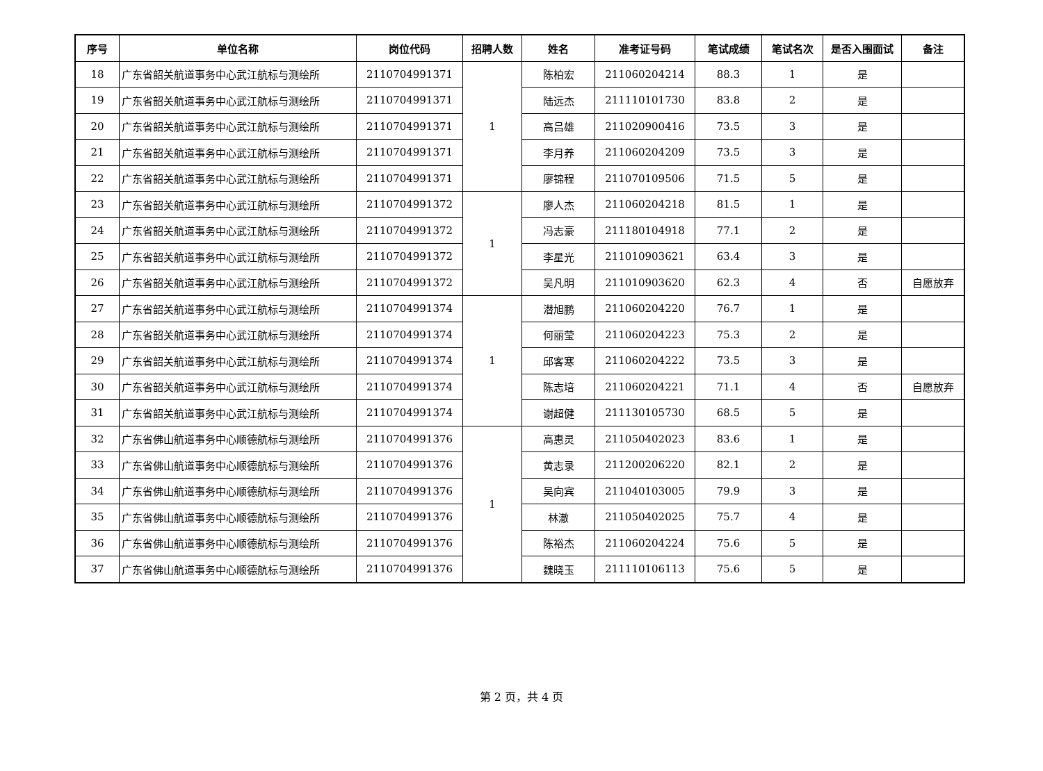| 序号 | 单位名称 | 岗位代码 | 招聘人数 | 姓名 | 准考证号码 | 笔试成绩 | 笔试名次 | 是否入围面试 | 备注 |
| --- | --- | --- | --- | --- | --- | --- | --- | --- | --- |
| 18 | 广东省韶关航道事务中心武江航标与测绘所 | 2110704991371 | 1 | 陈柏宏 | 211060204214 | 88.3 | 1 | 是 | |
| 19 | 广东省韶关航道事务中心武江航标与测绘所 | 2110704991371 | | 陆远杰 | 211110101730 | 83.8 | 2 | 是 | |
| 20 | 广东省韶关航道事务中心武江航标与测绘所 | 2110704991371 | | 高吕雄 | 211020900416 | 73.5 | 3 | 是 | |
| 21 | 广东省韶关航道事务中心武江航标与测绘所 | 2110704991371 | | 李月养 | 211060204209 | 73.5 | 3 | 是 | |
| 22 | 广东省韶关航道事务中心武江航标与测绘所 | 2110704991371 | | 廖锦程 | 211070109506 | 71.5 | 5 | 是 | |
| 23 | 广东省韶关航道事务中心武江航标与测绘所 | 2110704991372 | 1 | 廖人杰 | 211060204218 | 81.5 | 1 | 是 | |
| 24 | 广东省韶关航道事务中心武江航标与测绘所 | 2110704991372 | | 冯志豪 | 211180104918 | 77.1 | 2 | 是 | |
| 25 | 广东省韶关航道事务中心武江航标与测绘所 | 2110704991372 | | 李星光 | 211010903621 | 63.4 | 3 | 是 | |
| 26 | 广东省韶关航道事务中心武江航标与测绘所 | 2110704991372 | | 吴凡明 | 211010903620 | 62.3 | 4 | 否 | 自愿放弃 |
| 27 | 广东省韶关航道事务中心武江航标与测绘所 | 2110704991374 | 1 | 潜旭鹏 | 211060204220 | 76.7 | 1 | 是 | |
| 28 | 广东省韶关航道事务中心武江航标与测绘所 | 2110704991374 | | 何丽莹 | 211060204223 | 75.3 | 2 | 是 | |
| 29 | 广东省韶关航道事务中心武江航标与测绘所 | 2110704991374 | | 邱客寒 | 211060204222 | 73.5 | 3 | 是 | |
| 30 | 广东省韶关航道事务中心武江航标与测绘所 | 2110704991374 | | 陈志培 | 211060204221 | 71.1 | 4 | 否 | 自愿放弃 |
| 31 | 广东省韶关航道事务中心武江航标与测绘所 | 2110704991374 | | 谢超健 | 211130105730 | 68.5 | 5 | 是 | |
| 32 | 广东省佛山航道事务中心顺德航标与测绘所 | 2110704991376 | 1 | 高惠灵 | 211050402023 | 83.6 | 1 | 是 | |
| 33 | 广东省佛山航道事务中心顺德航标与测绘所 | 2110704991376 | | 黄志录 | 211200206220 | 82.1 | 2 | 是 | |
| 34 | 广东省佛山航道事务中心顺德航标与测绘所 | 2110704991376 | | 吴向宾 | 211040103005 | 79.9 | 3 | 是 | |
| 35 | 广东省佛山航道事务中心顺德航标与测绘所 | 2110704991376 | | 林澈 | 211050402025 | 75.7 | 4 | 是 | |
| 36 | 广东省佛山航道事务中心顺德航标与测绘所 | 2110704991376 | | 陈裕杰 | 211060204224 | 75.6 | 5 | 是 | |
| 37 | 广东省佛山航道事务中心顺德航标与测绘所 | 2110704991376 | | 魏晓玉 | 211110106113 | 75.6 | 5 | 是 | |
第 2 页，共 4 页